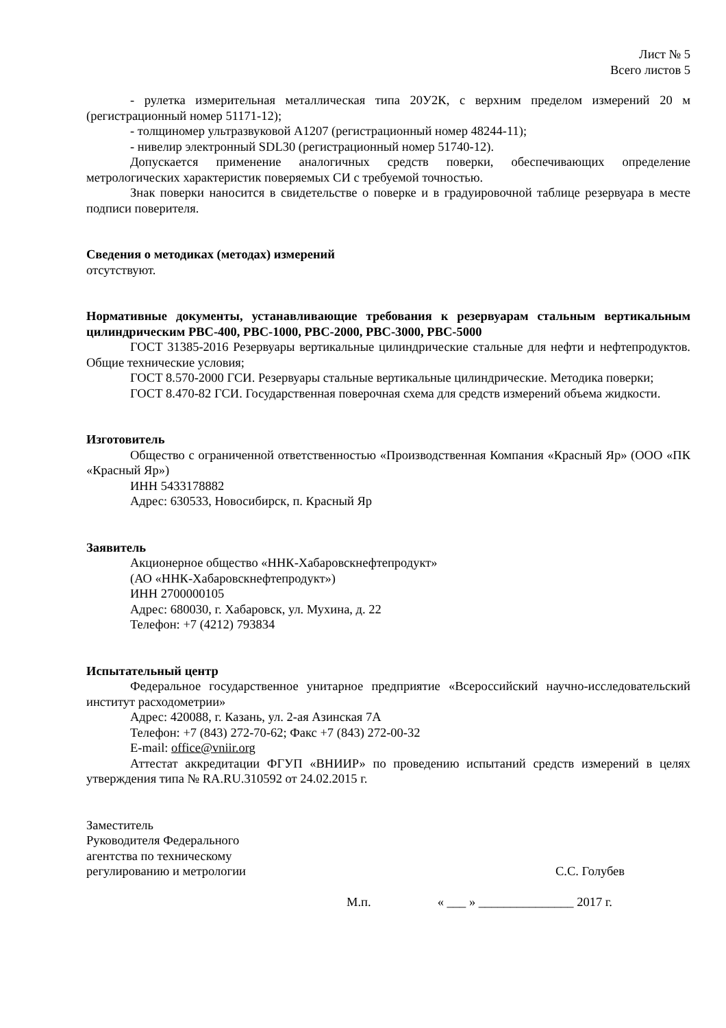Лист № 5
Всего листов 5
- рулетка измерительная металлическая типа 20У2К, с верхним пределом измерений 20 м (регистрационный номер 51171-12);
- толщиномер ультразвуковой А1207 (регистрационный номер 48244-11);
- нивелир электронный SDL30 (регистрационный номер 51740-12).
Допускается применение аналогичных средств поверки, обеспечивающих определение метрологических характеристик поверяемых СИ с требуемой точностью.
Знак поверки наносится в свидетельстве о поверке и в градуировочной таблице резервуара в месте подписи поверителя.
Сведения о методиках (методах) измерений
отсутствуют.
Нормативные документы, устанавливающие требования к резервуарам стальным вертикальным цилиндрическим РВС-400, РВС-1000, РВС-2000, РВС-3000, РВС-5000
ГОСТ 31385-2016 Резервуары вертикальные цилиндрические стальные для нефти и нефтепродуктов. Общие технические условия;
ГОСТ 8.570-2000 ГСИ. Резервуары стальные вертикальные цилиндрические. Методика поверки;
ГОСТ 8.470-82 ГСИ. Государственная поверочная схема для средств измерений объема жидкости.
Изготовитель
Общество с ограниченной ответственностью «Производственная Компания «Красный Яр» (ООО «ПК «Красный Яр»)
ИНН 5433178882
Адрес: 630533, Новосибирск, п. Красный Яр
Заявитель
Акционерное общество «ННК-Хабаровскнефтепродукт»
(АО «ННК-Хабаровскнефтепродукт»)
ИНН 2700000105
Адрес: 680030, г. Хабаровск, ул. Мухина, д. 22
Телефон: +7 (4212) 793834
Испытательный центр
Федеральное государственное унитарное предприятие «Всероссийский научно-исследовательский институт расходометрии»
Адрес: 420088, г. Казань, ул. 2-ая Азинская 7А
Телефон: +7 (843) 272-70-62; Факс +7 (843) 272-00-32
E-mail: office@vniir.org
Аттестат аккредитации ФГУП «ВНИИР» по проведению испытаний средств измерений в целях утверждения типа № RA.RU.310592 от 24.02.2015 г.
Заместитель
Руководителя Федерального
агентства по техническому
регулированию и метрологии
С.С. Голубев
М.п. « ___ » _______________ 2017 г.